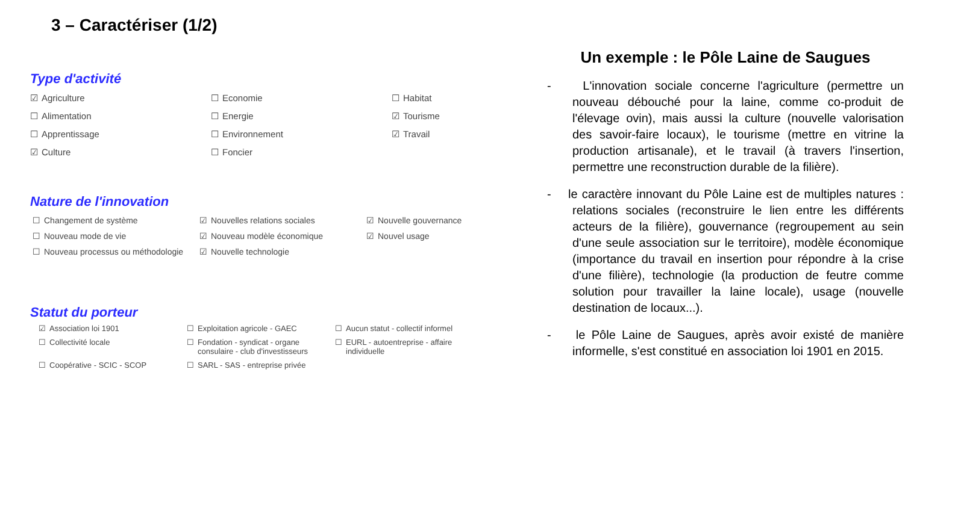3 – Caractériser (1/2)
Type d'activité
☑ Agriculture
☐ Economie
☐ Habitat
☐ Alimentation
☐ Energie
☑ Tourisme
☐ Apprentissage
☐ Environnement
☑ Travail
☑ Culture
☐ Foncier
Nature de l'innovation
☐ Changement de système
☑ Nouvelles relations sociales
☑ Nouvelle gouvernance
☐ Nouveau mode de vie
☑ Nouveau modèle économique
☑ Nouvel usage
☐ Nouveau processus ou méthodologie
☑ Nouvelle technologie
Statut du porteur
☑ Association loi 1901
☐ Exploitation agricole - GAEC
☐ Aucun statut - collectif informel
☐ Collectivité locale
☐ Fondation - syndicat - organe consulaire - club d'investisseurs
☐ EURL - autoentreprise - affaire individuelle
☐ Coopérative - SCIC - SCOP
☐ SARL - SAS - entreprise privée
Un exemple : le Pôle Laine de Saugues
- L'innovation sociale concerne l'agriculture (permettre un nouveau débouché pour la laine, comme co-produit de l'élevage ovin), mais aussi la culture (nouvelle valorisation des savoir-faire locaux), le tourisme (mettre en vitrine la production artisanale), et le travail (à travers l'insertion, permettre une reconstruction durable de la filière).
- le caractère innovant du Pôle Laine est de multiples natures : relations sociales (reconstruire le lien entre les différents acteurs de la filière), gouvernance (regroupement au sein d'une seule association sur le territoire), modèle économique (importance du travail en insertion pour répondre à la crise d'une filière), technologie (la production de feutre comme solution pour travailler la laine locale), usage (nouvelle destination de locaux...).
- le Pôle Laine de Saugues, après avoir existé de manière informelle, s'est constitué en association loi 1901 en 2015.